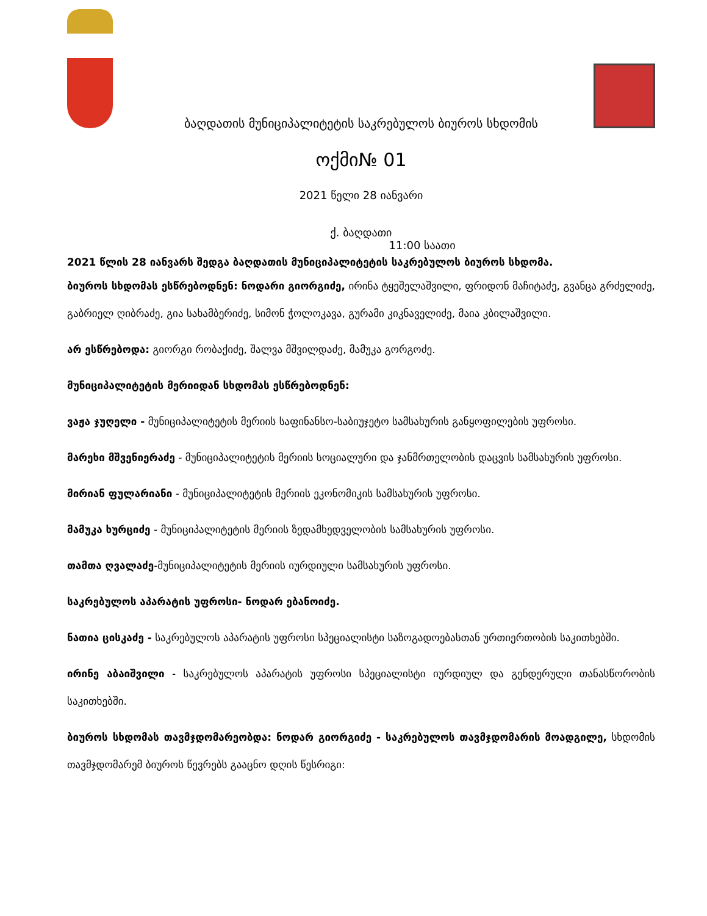ბაღდათის მუნიციპალიტეტის საკრებულოს ბიუროს სხდომის
ოქმი№ 01
2021 წელი 28 იანვარი
ქ. ბაღდათი
11:00 საათი
2021 წლის 28 იანვარს შედგა ბაღდათის მუნიციპალიტეტის საკრებულოს ბიუროს სხდომა.
ბიუროს სხდომას ესწრებოდნენ: ნოდარი გიორგიძე, ირინა ტყეშელაშვილი, ფრიდონ მაჩიტაძე, გვანცა გრძელიძე, გაბრიელ ღიბრაძე, გია სახამბერიძე, სიმონ ჭოლოკავა, გურამი კიკნაველიძე, მაია კბილაშვილი.
არ ესწრებოდა: გიორგი რობაქიძე, შალვა მშვილდაძე, მამუკა გორგოძე.
მუნიციპალიტეტის მერიიდან სხდომას ესწრებოდნენ:
ვაჟა ჯუღელი - მუნიციპალიტეტის მერიის საფინანსო-საბიუჯეტო სამსახურის განყოფილების უფროსი.
მარეხი მშვენიერაძე - მუნიციპალიტეტის მერიის სოციალური და ჯანმრთელობის დაცვის სამსახურის უფროსი.
მირიან ფულარიანი - მუნიციპალიტეტის მერიის ეკონომიკის სამსახურის უფროსი.
მამუკა ხურციძე - მუნიციპალიტეტის მერიის ზედამხედველობის სამსახურის უფროსი.
თამთა ღვალაძე-მუნიციპალიტეტის მერიის იურდიული სამსახურის უფროსი.
საკრებულოს აპარატის უფროსი- ნოდარ ებანოიძე.
ნათია ცისკაძე - საკრებულოს აპარატის უფროსი სპეციალისტი საზოგადოებასთან ურთიერთობის საკითხებში.
ირინე აბაიშვილი - საკრებულოს აპარატის უფროსი სპეციალისტი იურდიულ და გენდერული თანასწორობის საკითხებში.
ბიუროს სხდომას თავმჯდომარეობდა: ნოდარ გიორგიძე - საკრებულოს თავმჯდომარის მოადგილე, სხდომის თავმჯდომარემ ბიუროს წევრებს გააცნო დღის წესრიგი: